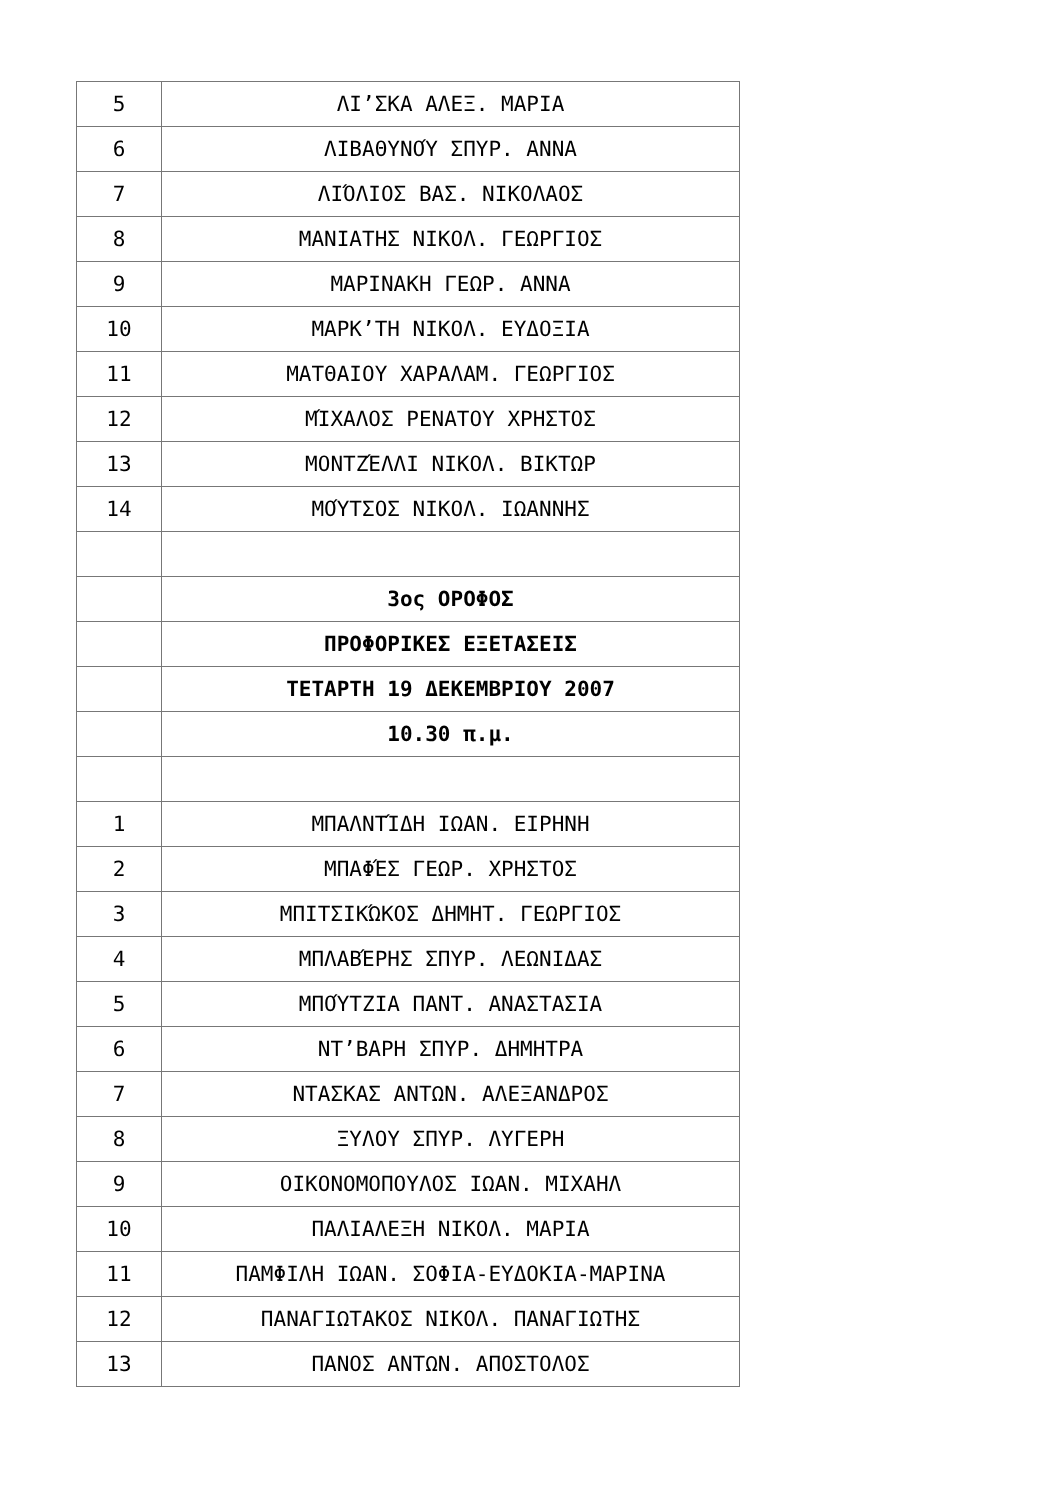| 5 | ΛΙ’ΣΚΑ ΑΛΕΞ. ΜΑΡΙΑ |
| 6 | ΛΙΒΑΘΥΝΟΎ ΣΠΥΡ. ΑΝΝΑ |
| 7 | ΛΙΌΛΙΟΣ ΒΑΣ. ΝΙΚΟΛΑΟΣ |
| 8 | ΜΑΝΙΑΤΗΣ ΝΙΚΟΛ. ΓΕΩΡΓΙΟΣ |
| 9 | ΜΑΡΙΝΑΚΗ ΓΕΩΡ. ΑΝΝΑ |
| 10 | ΜΑΡΚ’ΤΗ ΝΙΚΟΛ. ΕΥΔΟΞΙΑ |
| 11 | ΜΑΤΘΑΙΟΥ ΧΑΡΑΛΑΜ. ΓΕΩΡΓΙΟΣ |
| 12 | ΜΊΧΑΛΟΣ ΡΕΝΑΤΟΥ ΧΡΗΣΤΟΣ |
| 13 | ΜΟΝΤΖΈΛΛΙ ΝΙΚΟΛ. ΒΙΚΤΩΡ |
| 14 | ΜΟΎΤΣΟΣ ΝΙΚΟΛ. ΙΩΑΝΝΗΣ |
| | 3ος ΟΡΟΦΟΣ |
| | ΠΡΟΦΟΡΙΚΕΣ ΕΞΕΤΑΣΕΙΣ |
| | ΤΕΤΑΡΤΗ 19 ΔΕΚΕΜΒΡΙΟΥ 2007 |
| | 10.30 π.μ. |
| 1 | ΜΠΑΛΝΤΊΔΗ ΙΩΑΝ. ΕΙΡΗΝΗ |
| 2 | ΜΠΑΦΈΣ ΓΕΩΡ. ΧΡΗΣΤΟΣ |
| 3 | ΜΠΙΤΣΙΚΏΚΟΣ ΔΗΜΗΤ. ΓΕΩΡΓΙΟΣ |
| 4 | ΜΠΛΑΒΈΡΗΣ ΣΠΥΡ. ΛΕΩΝΙΔΑΣ |
| 5 | ΜΠΟΎΤΖΙΑ ΠΑΝΤ. ΑΝΑΣΤΑΣΙΑ |
| 6 | ΝΤ’ΒΑΡΗ ΣΠΥΡ. ΔΗΜΗΤΡΑ |
| 7 | ΝΤΑΣΚΑΣ ΑΝΤΩΝ. ΑΛΕΞΑΝΔΡΟΣ |
| 8 | ΞΥΛΟΥ ΣΠΥΡ. ΛΥΓΕΡΗ |
| 9 | ΟΙΚΟΝΟΜΟΠΟΥΛΟΣ ΙΩΑΝ. ΜΙΧΑΗΛ |
| 10 | ΠΑΛΙΑΛΕΞΗ ΝΙΚΟΛ. ΜΑΡΙΑ |
| 11 | ΠΑΜΦΙΛΗ ΙΩΑΝ. ΣΟΦΙΑ-ΕΥΔΟΚΙΑ-ΜΑΡΙΝΑ |
| 12 | ΠΑΝΑΓΙΩΤΑΚΟΣ ΝΙΚΟΛ. ΠΑΝΑΓΙΩΤΗΣ |
| 13 | ΠΑΝΟΣ ΑΝΤΩΝ. ΑΠΟΣΤΟΛΟΣ |